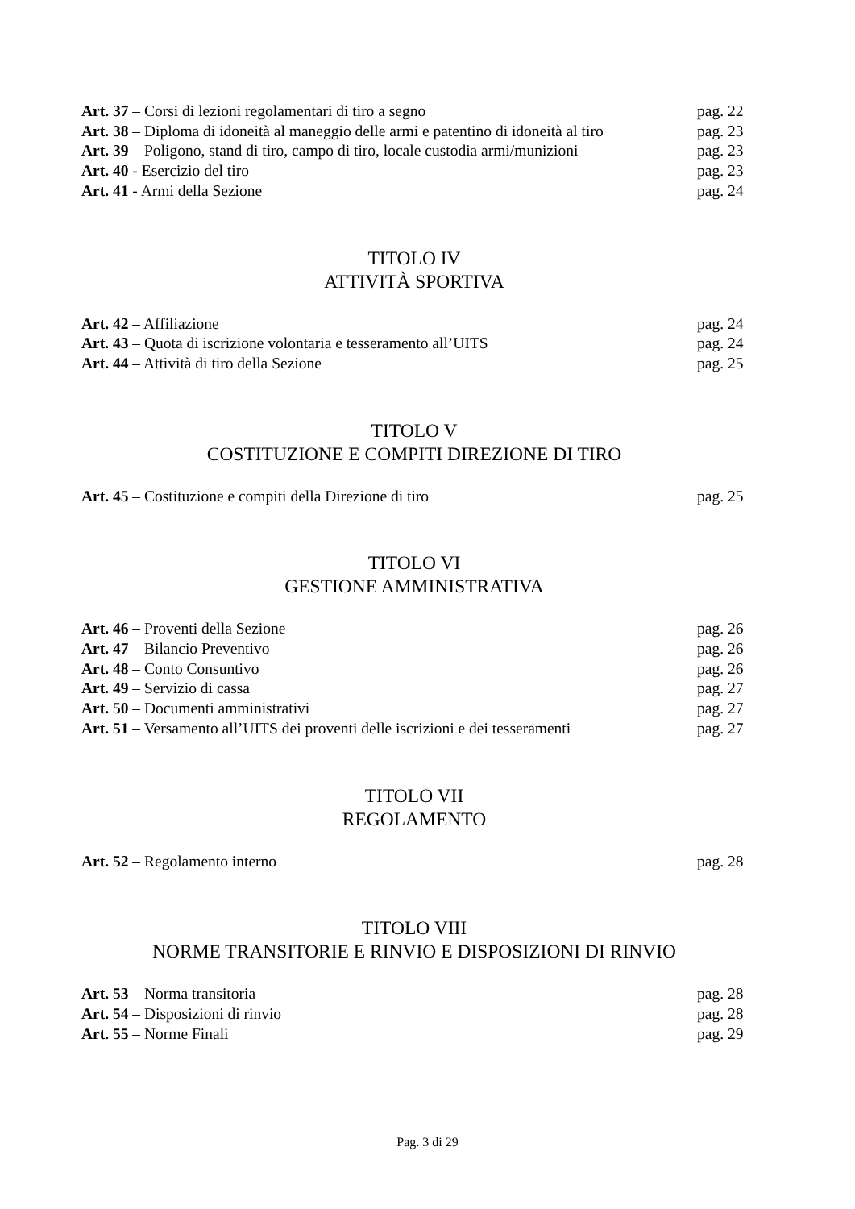Art. 37 – Corsi di lezioni regolamentari di tiro a segno pag. 22
Art. 38 – Diploma di idoneità al maneggio delle armi e patentino di idoneità al tiro pag. 23
Art. 39 – Poligono, stand di tiro, campo di tiro, locale custodia armi/munizioni pag. 23
Art. 40 - Esercizio del tiro pag. 23
Art. 41 - Armi della Sezione pag. 24
TITOLO IV
ATTIVITÀ SPORTIVA
Art. 42 – Affiliazione pag. 24
Art. 43 – Quota di iscrizione volontaria e tesseramento all’UITS pag. 24
Art. 44 – Attività di tiro della Sezione pag. 25
TITOLO V
COSTITUZIONE E COMPITI DIREZIONE DI TIRO
Art. 45 – Costituzione e compiti della Direzione di tiro pag. 25
TITOLO VI
GESTIONE AMMINISTRATIVA
Art. 46 – Proventi della Sezione pag. 26
Art. 47 – Bilancio Preventivo pag. 26
Art. 48 – Conto Consuntivo pag. 26
Art. 49 – Servizio di cassa pag. 27
Art. 50 – Documenti amministrativi pag. 27
Art. 51 – Versamento all’UITS dei proventi delle iscrizioni e dei tesseramenti pag. 27
TITOLO VII
REGOLAMENTO
Art. 52 – Regolamento interno pag. 28
TITOLO VIII
NORME TRANSITORIE E RINVIO E DISPOSIZIONI DI RINVIO
Art. 53 – Norma transitoria pag. 28
Art. 54 – Disposizioni di rinvio pag. 28
Art. 55 – Norme Finali pag. 29
Pag. 3 di 29